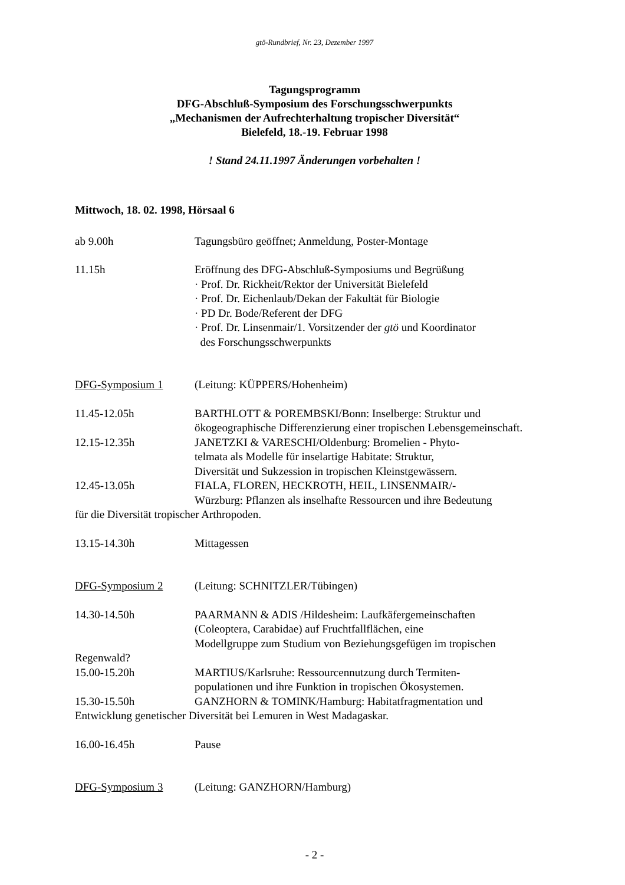gtö-Rundbrief, Nr. 23, Dezember 1997
Tagungsprogramm
DFG-Abschluß-Symposium des Forschungsschwerpunkts
„Mechanismen der Aufrechterhaltung tropischer Diversität“
Bielefeld, 18.-19. Februar 1998
! Stand 24.11.1997 Änderungen vorbehalten !
Mittwoch, 18. 02. 1998, Hörsaal 6
ab 9.00h Tagungsbüro geöffnet; Anmeldung, Poster-Montage
11.15h Eröffnung des DFG-Abschluß-Symposiums und Begrüßung
· Prof. Dr. Rickheit/Rektor der Universität Bielefeld
· Prof. Dr. Eichenlaub/Dekan der Fakultät für Biologie
· PD Dr. Bode/Referent der DFG
· Prof. Dr. Linsenmair/1. Vorsitzender der gtö und Koordinator
des Forschungsschwerpunkts
DFG-Symposium 1 (Leitung: KÜPPERS/Hohenheim)
11.45-12.05h BARTHLOTT & POREMBSKI/Bonn: Inselberge: Struktur und ökogeographische Differenzierung einer tropischen Lebensgemeinschaft.
12.15-12.35h JANETZKI & VARESCHI/Oldenburg: Bromelien - Phyto-
telmata als Modelle für inselartige Habitate: Struktur,
Diversität und Sukzession in tropischen Kleinstgewässern.
12.45-13.05h FIALA, FLOREN, HECKROTH, HEIL, LINSENMAIR/-
Würzburg: Pflanzen als inselhafte Ressourcen und ihre Bedeutung
für die Diversität tropischer Arthropoden.
13.15-14.30h Mittagessen
DFG-Symposium 2 (Leitung: SCHNITZLER/Tübingen)
14.30-14.50h PAARMANN & ADIS /Hildesheim: Laufkäfergemeinschaften
(Coleoptera, Carabidae) auf Fruchtfallflächen, eine
Modellgruppe zum Studium von Beziehungsgefügen im tropischen
Regenwald?
15.00-15.20h MARTIUS/Karlsruhe: Ressourcennutzung durch Termiten-
populationen und ihre Funktion in tropischen Ökosystemen.
15.30-15.50h GANZHORN & TOMINK/Hamburg: Habitatfragmentation und
Entwicklung genetischer Diversität bei Lemuren in West Madagaskar.
16.00-16.45h Pause
DFG-Symposium 3 (Leitung: GANZHORN/Hamburg)
- 2 -